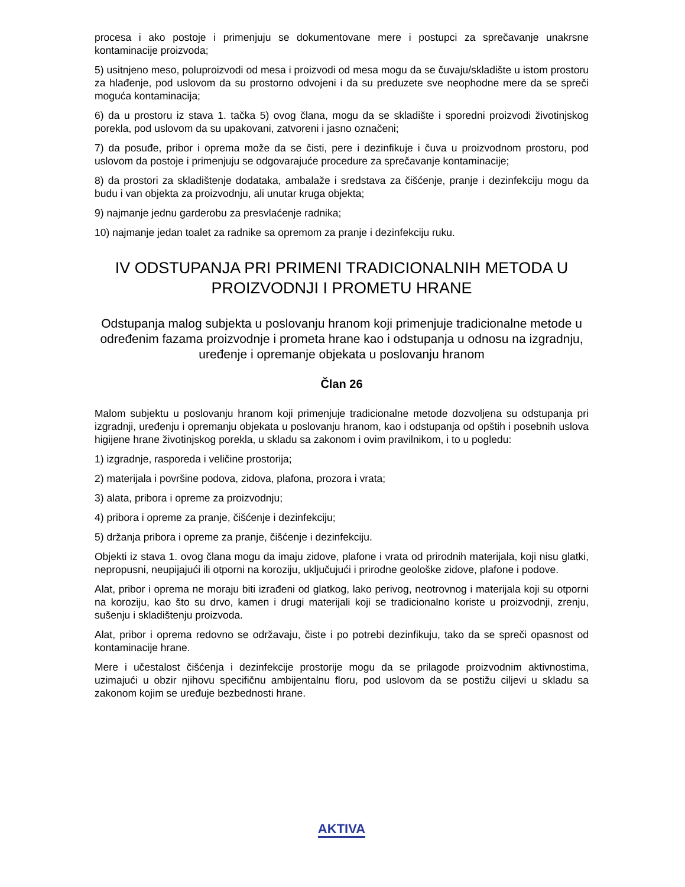procesa i ako postoje i primenjuju se dokumentovane mere i postupci za sprečavanje unakrsne kontaminacije proizvoda;
5) usitnjeno meso, poluproizvodi od mesa i proizvodi od mesa mogu da se čuvaju/skladište u istom prostoru za hlađenje, pod uslovom da su prostorno odvojeni i da su preduzete sve neophodne mere da se spreči moguća kontaminacija;
6) da u prostoru iz stava 1. tačka 5) ovog člana, mogu da se skladište i sporedni proizvodi životinjskog porekla, pod uslovom da su upakovani, zatvoreni i jasno označeni;
7) da posuđe, pribor i oprema može da se čisti, pere i dezinfikuje i čuva u proizvodnom prostoru, pod uslovom da postoje i primenjuju se odgovarajuće procedure za sprečavanje kontaminacije;
8) da prostori za skladištenje dodataka, ambalaže i sredstava za čišćenje, pranje i dezinfekciju mogu da budu i van objekta za proizvodnju, ali unutar kruga objekta;
9) najmanje jednu garderobu za presvlaćenje radnika;
10) najmanje jedan toalet za radnike sa opremom za pranje i dezinfekciju ruku.
IV ODSTUPANJA PRI PRIMENI TRADICIONALNIH METODA U PROIZVODNJI I PROMETU HRANE
Odstupanja malog subjekta u poslovanju hranom koji primenjuje tradicionalne metode u određenim fazama proizvodnje i prometa hrane kao i odstupanja u odnosu na izgradnju, uređenje i opremanje objekata u poslovanju hranom
Član 26
Malom subjektu u poslovanju hranom koji primenjuje tradicionalne metode dozvoljena su odstupanja pri izgradnji, uređenju i opremanju objekata u poslovanju hranom, kao i odstupanja od opštih i posebnih uslova higijene hrane životinjskog porekla, u skladu sa zakonom i ovim pravilnikom, i to u pogledu:
1) izgradnje, rasporeda i veličine prostorija;
2) materijala i površine podova, zidova, plafona, prozora i vrata;
3) alata, pribora i opreme za proizvodnju;
4) pribora i opreme za pranje, čišćenje i dezinfekciju;
5) držanja pribora i opreme za pranje, čišćenje i dezinfekciju.
Objekti iz stava 1. ovog člana mogu da imaju zidove, plafone i vrata od prirodnih materijala, koji nisu glatki, nepropusni, neupijajući ili otporni na koroziju, uključujući i prirodne geološke zidove, plafone i podove.
Alat, pribor i oprema ne moraju biti izrađeni od glatkog, lako perivog, neotrovnog i materijala koji su otporni na koroziju, kao što su drvo, kamen i drugi materijali koji se tradicionalno koriste u proizvodnji, zrenju, sušenju i skladištenju proizvoda.
Alat, pribor i oprema redovno se održavaju, čiste i po potrebi dezinfikuju, tako da se spreči opasnost od kontaminacije hrane.
Mere i učestalost čišćenja i dezinfekcije prostorije mogu da se prilagode proizvodnim aktivnostima, uzimajući u obzir njihovu specifičnu ambijentalnu floru, pod uslovom da se postižu ciljevi u skladu sa zakonom kojim se uređuje bezbednosti hrane.
AKTIVA